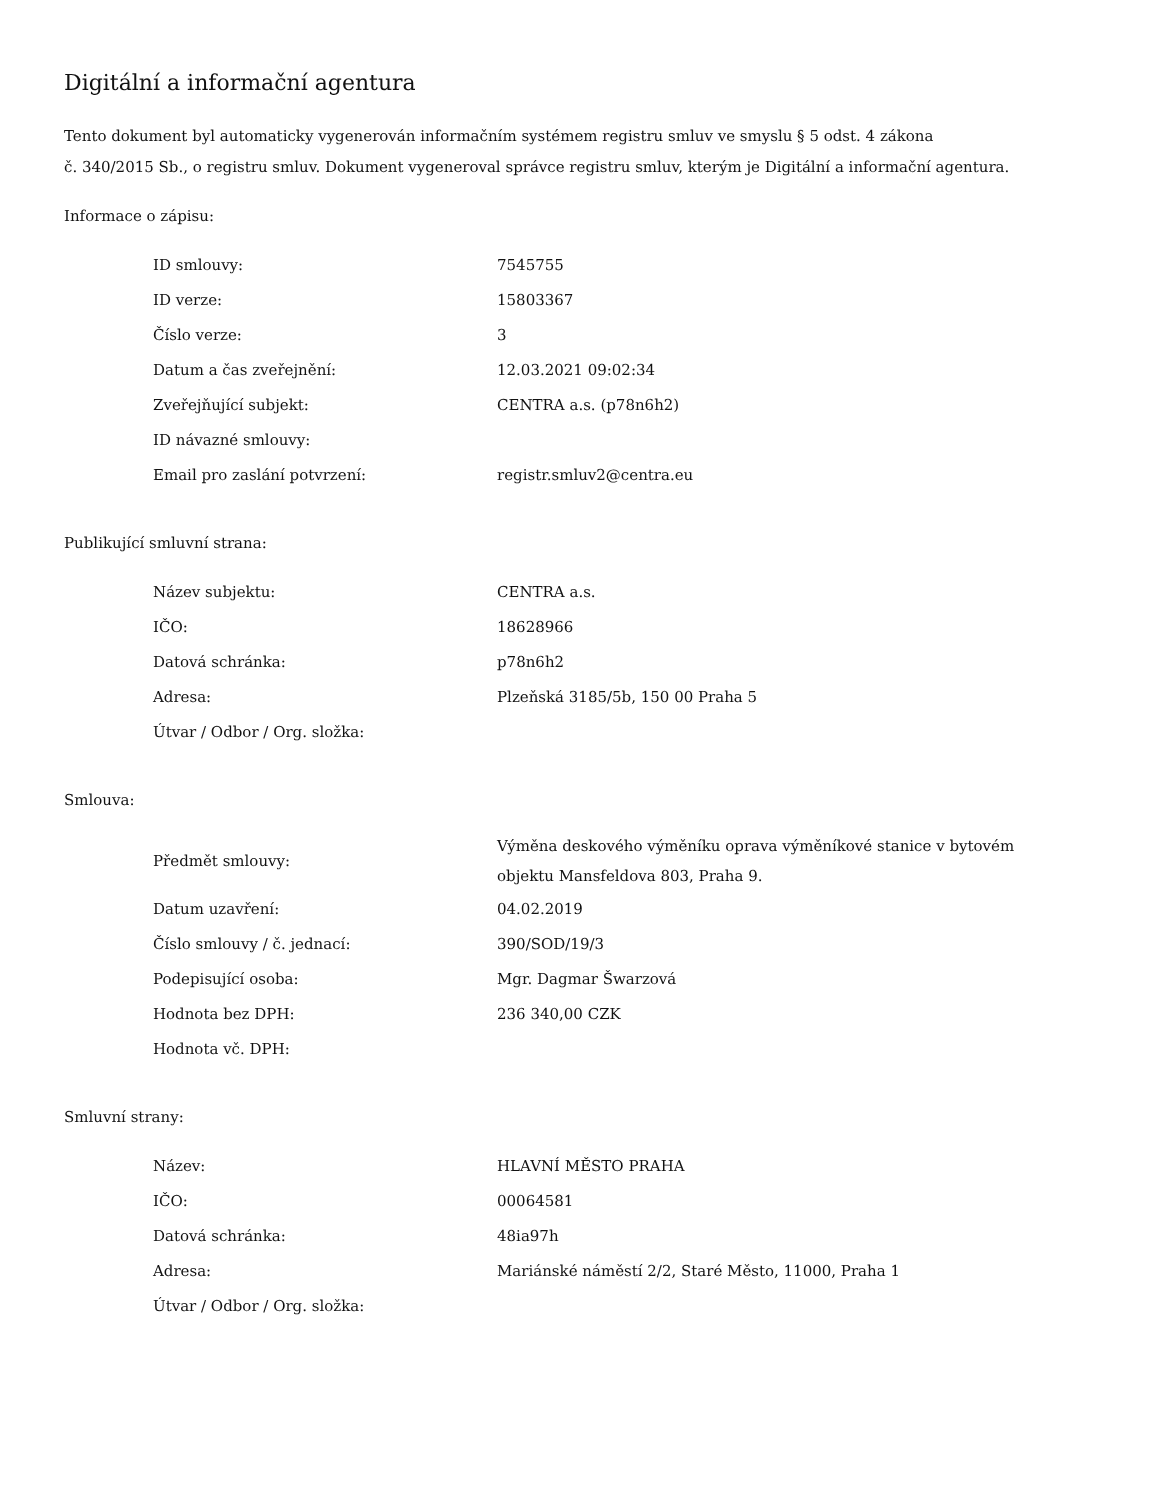Digitální a informační agentura
Tento dokument byl automaticky vygenerován informačním systémem registru smluv ve smyslu § 5 odst. 4 zákona
č. 340/2015 Sb., o registru smluv. Dokument vygeneroval správce registru smluv, kterým je Digitální a informační agentura.
Informace o zápisu:
| ID smlouvy: | 7545755 |
| ID verze: | 15803367 |
| Číslo verze: | 3 |
| Datum a čas zveřejnění: | 12.03.2021 09:02:34 |
| Zveřejňující subjekt: | CENTRA a.s. (p78n6h2) |
| ID návazné smlouvy: | |
| Email pro zaslání potvrzení: | registr.smluv2@centra.eu |
Publikující smluvní strana:
| Název subjektu: | CENTRA a.s. |
| IČO: | 18628966 |
| Datová schránka: | p78n6h2 |
| Adresa: | Plzeňská 3185/5b, 150 00 Praha 5 |
| Útvar / Odbor / Org. složka: | |
Smlouva:
| Předmět smlouvy: | Výměna deskového výměníku oprava výměníkové stanice v bytovém objektu Mansfeldova 803, Praha 9. |
| Datum uzavření: | 04.02.2019 |
| Číslo smlouvy / č. jednací: | 390/SOD/19/3 |
| Podepisující osoba: | Mgr. Dagmar Šwarzová |
| Hodnota bez DPH: | 236 340,00 CZK |
| Hodnota vč. DPH: | |
Smluvní strany:
| Název: | HLAVNÍ MĚSTO PRAHA |
| IČO: | 00064581 |
| Datová schránka: | 48ia97h |
| Adresa: | Mariánské náměstí 2/2, Staré Město, 11000, Praha 1 |
| Útvar / Odbor / Org. složka: | |